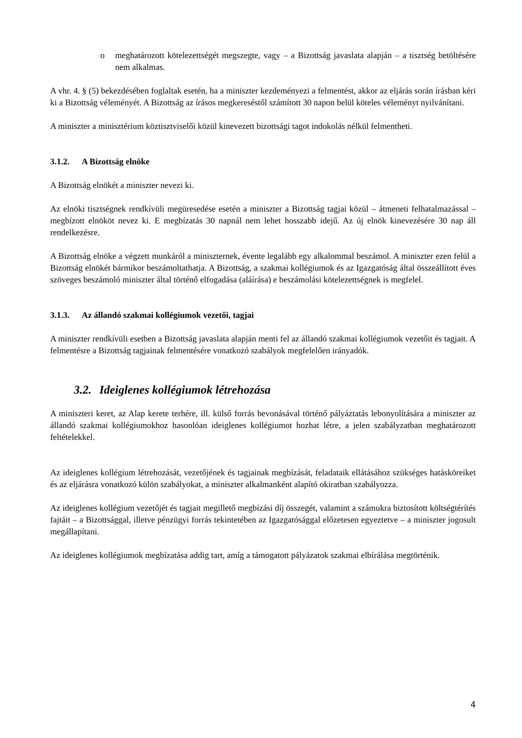o meghatározott kötelezettségét megszegte, vagy – a Bizottság javaslata alapján – a tisztség betöltésére nem alkalmas.
A vhr. 4. § (5) bekezdésében foglaltak esetén, ha a miniszter kezdeményezi a felmentést, akkor az eljárás során írásban kéri ki a Bizottság véleményét. A Bizottság az írásos megkereséstől számított 30 napon belül köteles véleményt nyilvánítani.
A miniszter a minisztérium köztisztviselői közül kinevezett bizottsági tagot indokolás nélkül felmentheti.
3.1.2. A Bizottság elnöke
A Bizottság elnökét a miniszter nevezi ki.
Az elnöki tisztségnek rendkívüli megüresedése esetén a miniszter a Bizottság tagjai közül – átmeneti felhatalmazással – megbízott elnököt nevez ki. E megbízatás 30 napnál nem lehet hosszabb idejű. Az új elnök kinevezésére 30 nap áll rendelkezésre.
A Bizottság elnöke a végzett munkáról a miniszternek, évente legalább egy alkalommal beszámol. A miniszter ezen felül a Bizottság elnökét bármikor beszámoltathatja. A Bizottság, a szakmai kollégiumok és az Igazgatóság által összeállított éves szöveges beszámoló miniszter által történő elfogadása (aláírása) e beszámolási kötelezettségnek is megfelel.
3.1.3. Az állandó szakmai kollégiumok vezetői, tagjai
A miniszter rendkívüli esetben a Bizottság javaslata alapján menti fel az állandó szakmai kollégiumok vezetőit és tagjait. A felmentésre a Bizottság tagjainak felmentésére vonatkozó szabályok megfelelően irányadók.
3.2. Ideiglenes kollégiumok létrehozása
A miniszteri keret, az Alap kerete terhére, ill. külső forrás bevonásával történő pályáztatás lebonyolítására a miniszter az állandó szakmai kollégiumokhoz hasonlóan ideiglenes kollégiumot hozhat létre, a jelen szabályzatban meghatározott feltételekkel.
Az ideiglenes kollégium létrehozását, vezetőjének és tagjainak megbízását, feladataik ellátásához szükséges hatásköreiket és az eljárásra vonatkozó külön szabályokat, a miniszter alkalmanként alapító okiratban szabályozza.
Az ideiglenes kollégium vezetőjét és tagjait megillető megbízási díj összegét, valamint a számukra biztosított költségtérítés fajtáit – a Bizottsággal, illetve pénzügyi forrás tekintetében az Igazgatósággal előzetesen egyeztetve – a miniszter jogosult megállapítani.
Az ideiglenes kollégiumok megbízatása addig tart, amíg a támogatott pályázatok szakmai elbírálása megtörténik.
4